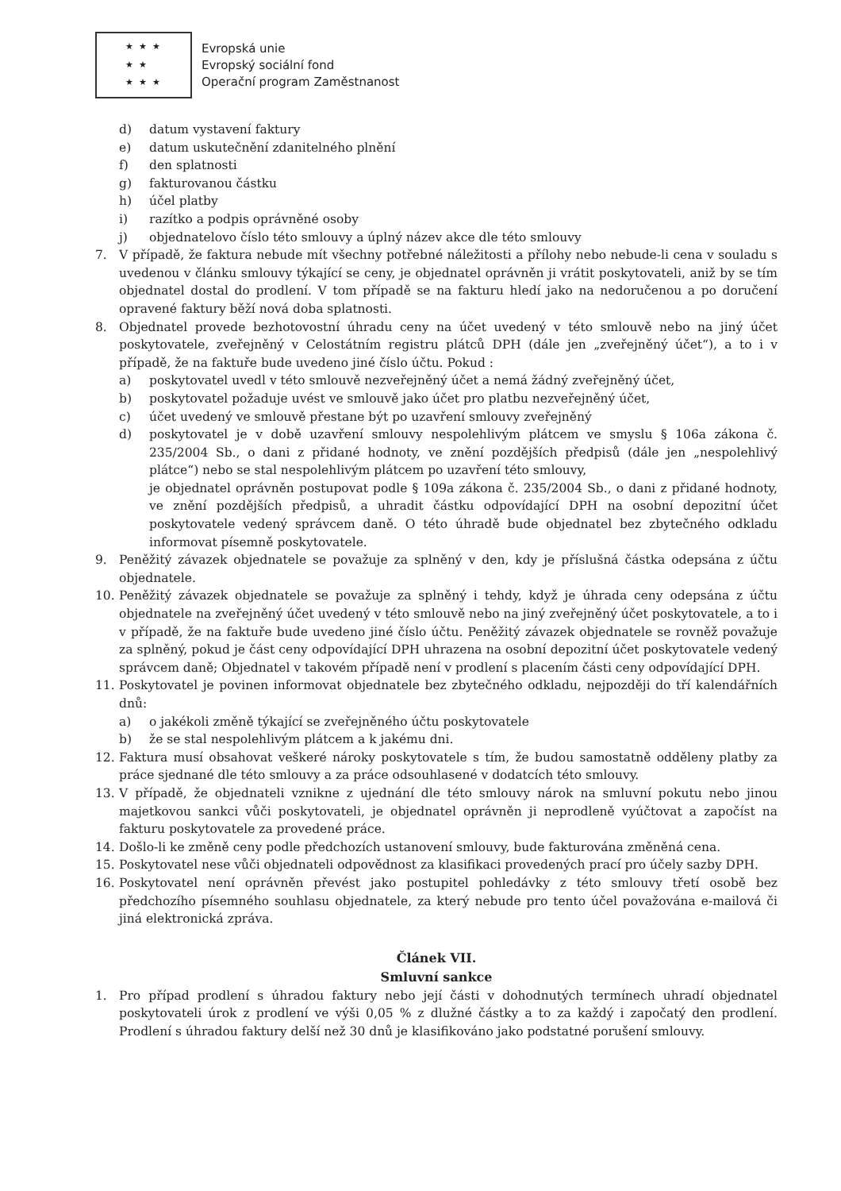★ ★ ★
★ ★
★ ★ ★
Evropská unie
Evropský sociální fond
Operační program Zaměstnanost
d) datum vystavení faktury
e) datum uskutečnění zdanitelného plnění
f) den splatnosti
g) fakturovanou částku
h) účel platby
i) razítko a podpis oprávněné osoby
j) objednatelovo číslo této smlouvy a úplný název akce dle této smlouvy
7. V případě, že faktura nebude mít všechny potřebné náležitosti a přílohy nebo nebude-li cena v souladu s uvedenou v článku smlouvy týkající se ceny, je objednatel oprávněn ji vrátit poskytovateli, aniž by se tím objednatel dostal do prodlení. V tom případě se na fakturu hledí jako na nedoručenou a po doručení opravené faktury běží nová doba splatnosti.
8. Objednatel provede bezhotovostní úhradu ceny na účet uvedený v této smlouvě nebo na jiný účet poskytovatele, zveřejněný v Celostátním registru plátců DPH (dále jen „zveřejněný účet“), a to i v případě, že na faktuře bude uvedeno jiné číslo účtu. Pokud :
a) poskytovatel uvedl v této smlouvě nezveřejněný účet a nemá žádný zveřejněný účet,
b) poskytovatel požaduje uvést ve smlouvě jako účet pro platbu nezveřejněný účet,
c) účet uvedený ve smlouvě přestane být po uzavření smlouvy zveřejněný
d) poskytovatel je v době uzavření smlouvy nespolehlivým plátcem ve smyslu § 106a zákona č. 235/2004 Sb., o dani z přidané hodnoty, ve znění pozdějších předpisů (dále jen „nespolehlivý plátce“) nebo se stal nespolehlivým plátcem po uzavření této smlouvy,
je objednatel oprávněn postupovat podle § 109a zákona č. 235/2004 Sb., o dani z přidané hodnoty, ve znění pozdějších předpisů, a uhradit částku odpovídající DPH na osobní depozitní účet poskytovatele vedený správcem daně. O této úhradě bude objednatel bez zbytečného odkladu informovat písemně poskytovatele.
9. Peněžitý závazek objednatele se považuje za splněný v den, kdy je příslušná částka odepsána z účtu objednatele.
10. Peněžitý závazek objednatele se považuje za splněný i tehdy, když je úhrada ceny odepsána z účtu objednatele na zveřejněný účet uvedený v této smlouvě nebo na jiný zveřejněný účet poskytovatele, a to i v případě, že na faktuře bude uvedeno jiné číslo účtu. Peněžitý závazek objednatele se rovněž považuje za splněný, pokud je část ceny odpovídající DPH uhrazena na osobní depozitní účet poskytovatele vedený správcem daně; Objednatel v takovém případě není v prodlení s placením části ceny odpovídající DPH.
11. Poskytovatel je povinen informovat objednatele bez zbytečného odkladu, nejpozději do tří kalendářních dnů:
a) o jakékoli změně týkající se zveřejněného účtu poskytovatele
b) že se stal nespolehlivým plátcem a k jakému dni.
12. Faktura musí obsahovat veškeré nároky poskytovatele s tím, že budou samostatně odděleny platby za práce sjednané dle této smlouvy a za práce odsouhlasené v dodatcích této smlouvy.
13. V případě, že objednateli vznikne z ujednání dle této smlouvy nárok na smluvní pokutu nebo jinou majetkovou sankci vůči poskytovateli, je objednatel oprávněn ji neprodleně vyúčtovat a započíst na fakturu poskytovatele za provedené práce.
14. Došlo-li ke změně ceny podle předchozích ustanovení smlouvy, bude fakturována změněná cena.
15. Poskytovatel nese vůči objednateli odpovědnost za klasifikaci provedených prací pro účely sazby DPH.
16. Poskytovatel není oprávněn převést jako postupitel pohledávky z této smlouvy třetí osobě bez předchozího písemného souhlasu objednatele, za který nebude pro tento účel považována e-mailová či jiná elektronická zpráva.
Článek VII.
Smluvní sankce
1. Pro případ prodlení s úhradou faktury nebo její části v dohodnutých termínech uhradí objednatel poskytovateli úrok z prodlení ve výši 0,05 % z dlužné částky a to za každý i započatý den prodlení. Prodlení s úhradou faktury delší než 30 dnů je klasifikováno jako podstatné porušení smlouvy.